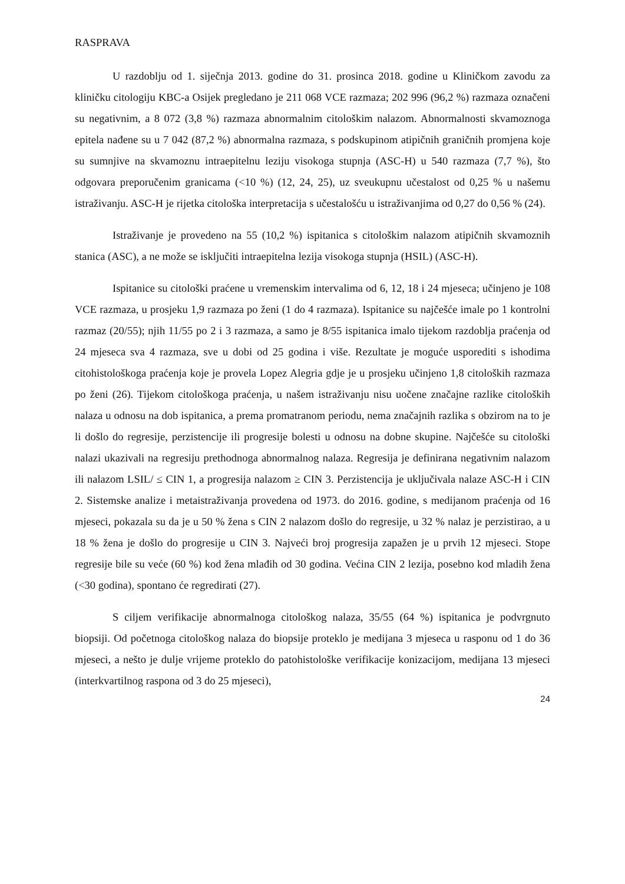RASPRAVA
U razdoblju od 1. siječnja 2013. godine do 31. prosinca 2018. godine u Kliničkom zavodu za kliničku citologiju KBC-a Osijek pregledano je 211 068 VCE razmaza; 202 996 (96,2 %) razmaza označeni su negativnim, a 8 072 (3,8 %) razmaza abnormalnim citološkim nalazom. Abnormalnosti skvamoznoga epitela nađene su u 7 042 (87,2 %) abnormalna razmaza, s podskupinom atipičnih graničnih promjena koje su sumnjive na skvamoznu intraepitelnu leziju visokoga stupnja (ASC-H) u 540 razmaza (7,7 %), što odgovara preporučenim granicama (<10 %) (12, 24, 25), uz sveukupnu učestalost od 0,25 % u našemu istraživanju. ASC-H je rijetka citološka interpretacija s učestalošću u istraživanjima od 0,27 do 0,56 % (24).
Istraživanje je provedeno na 55 (10,2 %) ispitanica s citološkim nalazom atipičnih skvamoznih stanica (ASC), a ne može se isključiti intraepitelna lezija visokoga stupnja (HSIL) (ASC-H).
Ispitanice su citološki praćene u vremenskim intervalima od 6, 12, 18 i 24 mjeseca; učinjeno je 108 VCE razmaza, u prosjeku 1,9 razmaza po ženi (1 do 4 razmaza). Ispitanice su najčešće imale po 1 kontrolni razmaz (20/55); njih 11/55 po 2 i 3 razmaza, a samo je 8/55 ispitanica imalo tijekom razdoblja praćenja od 24 mjeseca sva 4 razmaza, sve u dobi od 25 godina i više. Rezultate je moguće usporediti s ishodima citohistološkoga praćenja koje je provela Lopez Alegria gdje je u prosjeku učinjeno 1,8 citoloških razmaza po ženi (26). Tijekom citološkoga praćenja, u našem istraživanju nisu uočene značajne razlike citoloških nalaza u odnosu na dob ispitanica, a prema promatranom periodu, nema značajnih razlika s obzirom na to je li došlo do regresije, perzistencije ili progresije bolesti u odnosu na dobne skupine. Najčešće su citološki nalazi ukazivali na regresiju prethodnoga abnormalnog nalaza. Regresija je definirana negativnim nalazom ili nalazom LSIL/ ≤ CIN 1, a progresija nalazom ≥ CIN 3. Perzistencija je uključivala nalaze ASC-H i CIN 2. Sistemske analize i metaistraživanja provedena od 1973. do 2016. godine, s medijanom praćenja od 16 mjeseci, pokazala su da je u 50 % žena s CIN 2 nalazom došlo do regresije, u 32 % nalaz je perzistirao, a u 18 % žena je došlo do progresije u CIN 3. Najveći broj progresija zapažen je u prvih 12 mjeseci. Stope regresije bile su veće (60 %) kod žena mlađih od 30 godina. Većina CIN 2 lezija, posebno kod mladih žena (<30 godina), spontano će regredirati (27).
S ciljem verifikacije abnormalnoga citološkog nalaza, 35/55 (64 %) ispitanica je podvrgnuto biopsiji. Od početnoga citološkog nalaza do biopsije proteklo je medijana 3 mjeseca u rasponu od 1 do 36 mjeseci, a nešto je dulje vrijeme proteklo do patohistološke verifikacije konizacijom, medijana 13 mjeseci (interkvartilnog raspona od 3 do 25 mjeseci),
24